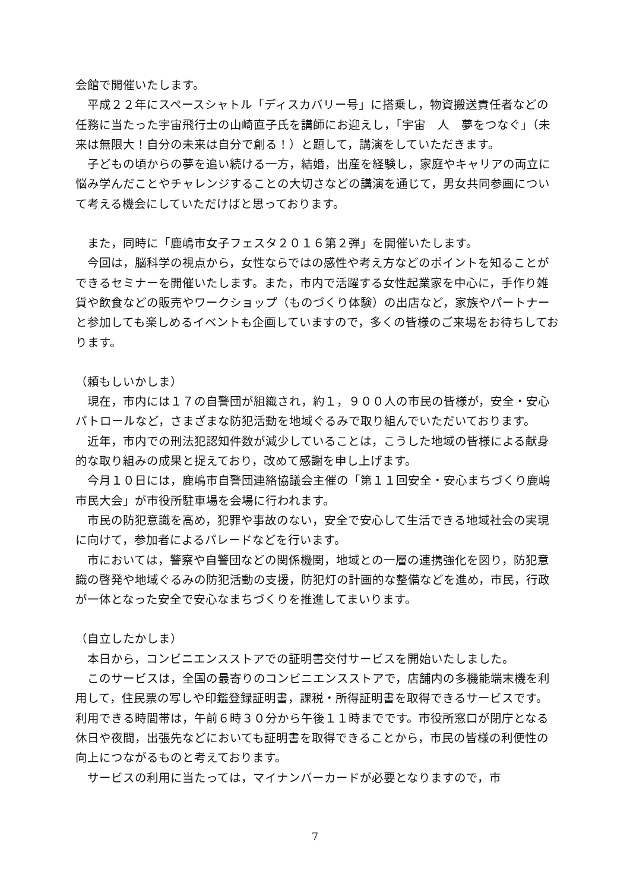会館で開催いたします。
　平成２２年にスペースシャトル「ディスカバリー号」に搭乗し，物資搬送責任者などの任務に当たった宇宙飛行士の山崎直子氏を講師にお迎えし，「宇宙　人　夢をつなぐ」（未来は無限大！自分の未来は自分で創る！）と題して，講演をしていただきます。
　子どもの頃からの夢を追い続ける一方，結婚，出産を経験し，家庭やキャリアの両立に悩み学んだことやチャレンジすることの大切さなどの講演を通じて，男女共同参画について考える機会にしていただけばと思っております。
　また，同時に「鹿嶋市女子フェスタ２０１６第２弾」を開催いたします。
　今回は，脳科学の視点から，女性ならではの感性や考え方などのポイントを知ることができるセミナーを開催いたします。また，市内で活躍する女性起業家を中心に，手作り雑貨や飲食などの販売やワークショップ（ものづくり体験）の出店など，家族やパートナーと参加しても楽しめるイベントも企画していますので，多くの皆様のご来場をお待ちしております。
（頼もしいかしま）
　現在，市内には１７の自警団が組織され，約１，９００人の市民の皆様が，安全・安心パトロールなど，さまざまな防犯活動を地域ぐるみで取り組んでいただいております。
　近年，市内での刑法犯認知件数が減少していることは，こうした地域の皆様による献身的な取り組みの成果と捉えており，改めて感謝を申し上げます。
　今月１０日には，鹿嶋市自警団連絡協議会主催の「第１１回安全・安心まちづくり鹿嶋市民大会」が市役所駐車場を会場に行われます。
　市民の防犯意識を高め，犯罪や事故のない，安全で安心して生活できる地域社会の実現に向けて，参加者によるパレードなどを行います。
　市においては，警察や自警団などの関係機関，地域との一層の連携強化を図り，防犯意識の啓発や地域ぐるみの防犯活動の支援，防犯灯の計画的な整備などを進め，市民，行政が一体となった安全で安心なまちづくりを推進してまいります。
（自立したかしま）
　本日から，コンビニエンスストアでの証明書交付サービスを開始いたしました。
　このサービスは，全国の最寄りのコンビニエンスストアで，店舗内の多機能端末機を利用して，住民票の写しや印鑑登録証明書，課税・所得証明書を取得できるサービスです。利用できる時間帯は，午前６時３０分から午後１１時までです。市役所窓口が閉庁となる休日や夜間，出張先などにおいても証明書を取得できることから，市民の皆様の利便性の向上につながるものと考えております。
　サービスの利用に当たっては，マイナンバーカードが必要となりますので，市
7